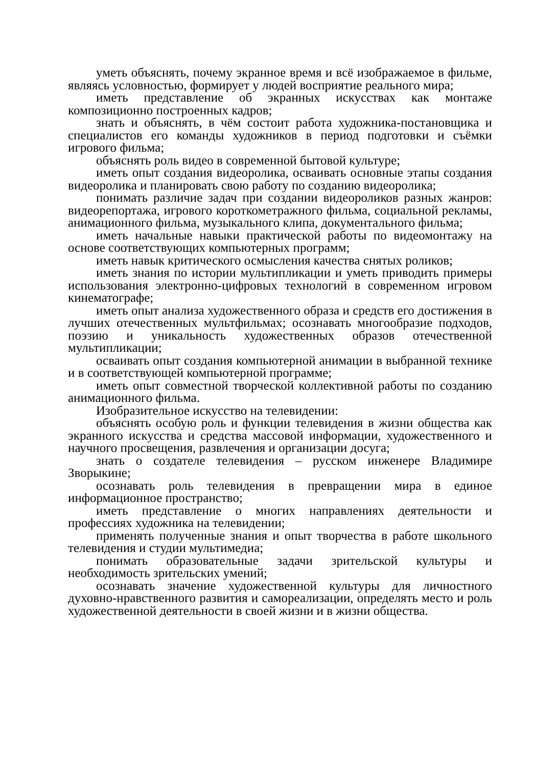уметь объяснять, почему экранное время и всё изображаемое в фильме, являясь условностью, формирует у людей восприятие реального мира;
иметь представление об экранных искусствах как монтаже композиционно построенных кадров;
знать и объяснять, в чём состоит работа художника-постановщика и специалистов его команды художников в период подготовки и съёмки игрового фильма;
объяснять роль видео в современной бытовой культуре;
иметь опыт создания видеоролика, осваивать основные этапы создания видеоролика и планировать свою работу по созданию видеоролика;
понимать различие задач при создании видеороликов разных жанров: видеорепортажа, игрового короткометражного фильма, социальной рекламы, анимационного фильма, музыкального клипа, документального фильма;
иметь начальные навыки практической работы по видеомонтажу на основе соответствующих компьютерных программ;
иметь навык критического осмысления качества снятых роликов;
иметь знания по истории мультипликации и уметь приводить примеры использования электронно-цифровых технологий в современном игровом кинематографе;
иметь опыт анализа художественного образа и средств его достижения в лучших отечественных мультфильмах; осознавать многообразие подходов, поэзию и уникальность художественных образов отечественной мультипликации;
осваивать опыт создания компьютерной анимации в выбранной технике и в соответствующей компьютерной программе;
иметь опыт совместной творческой коллективной работы по созданию анимационного фильма.
Изобразительное искусство на телевидении:
объяснять особую роль и функции телевидения в жизни общества как экранного искусства и средства массовой информации, художественного и научного просвещения, развлечения и организации досуга;
знать о создателе телевидения – русском инженере Владимире Зворыкине;
осознавать роль телевидения в превращении мира в единое информационное пространство;
иметь представление о многих направлениях деятельности и профессиях художника на телевидении;
применять полученные знания и опыт творчества в работе школьного телевидения и студии мультимедиа;
понимать образовательные задачи зрительской культуры и необходимость зрительских умений;
осознавать значение художественной культуры для личностного духовно-нравственного развития и самореализации, определять место и роль художественной деятельности в своей жизни и в жизни общества.